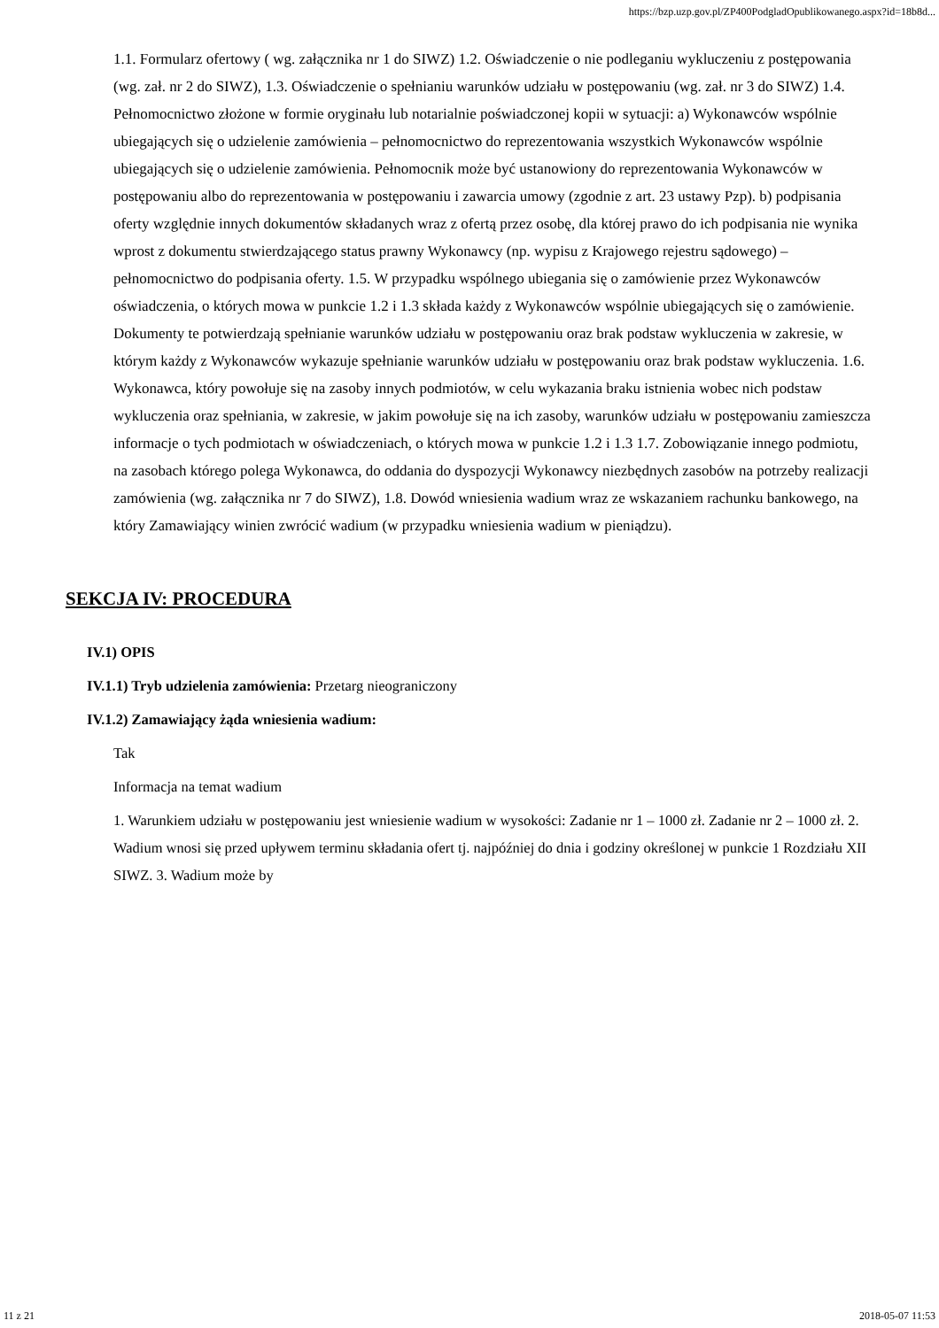https://bzp.uzp.gov.pl/ZP400PodgladOpublikowanego.aspx?id=18b8d...
1.1. Formularz ofertowy ( wg. załącznika nr 1 do SIWZ) 1.2. Oświadczenie o nie podleganiu wykluczeniu z postępowania (wg. zał. nr 2 do SIWZ), 1.3. Oświadczenie o spełnianiu warunków udziału w postępowaniu (wg. zał. nr 3 do SIWZ) 1.4. Pełnomocnictwo złożone w formie oryginału lub notarialnie poświadczonej kopii w sytuacji: a) Wykonawców wspólnie ubiegających się o udzielenie zamówienia – pełnomocnictwo do reprezentowania wszystkich Wykonawców wspólnie ubiegających się o udzielenie zamówienia. Pełnomocnik może być ustanowiony do reprezentowania Wykonawców w postępowaniu albo do reprezentowania w postępowaniu i zawarcia umowy (zgodnie z art. 23 ustawy Pzp). b) podpisania oferty względnie innych dokumentów składanych wraz z ofertą przez osobę, dla której prawo do ich podpisania nie wynika wprost z dokumentu stwierdzającego status prawny Wykonawcy (np. wypisu z Krajowego rejestru sądowego) – pełnomocnictwo do podpisania oferty. 1.5. W przypadku wspólnego ubiegania się o zamówienie przez Wykonawców oświadczenia, o których mowa w punkcie 1.2 i 1.3 składa każdy z Wykonawców wspólnie ubiegających się o zamówienie. Dokumenty te potwierdzają spełnianie warunków udziału w postępowaniu oraz brak podstaw wykluczenia w zakresie, w którym każdy z Wykonawców wykazuje spełnianie warunków udziału w postępowaniu oraz brak podstaw wykluczenia. 1.6. Wykonawca, który powołuje się na zasoby innych podmiotów, w celu wykazania braku istnienia wobec nich podstaw wykluczenia oraz spełniania, w zakresie, w jakim powołuje się na ich zasoby, warunków udziału w postępowaniu zamieszcza informacje o tych podmiotach w oświadczeniach, o których mowa w punkcie 1.2 i 1.3 1.7. Zobowiązanie innego podmiotu, na zasobach którego polega Wykonawca, do oddania do dyspozycji Wykonawcy niezbędnych zasobów na potrzeby realizacji zamówienia (wg. załącznika nr 7 do SIWZ), 1.8. Dowód wniesienia wadium wraz ze wskazaniem rachunku bankowego, na który Zamawiający winien zwrócić wadium (w przypadku wniesienia wadium w pieniądzu).
SEKCJA IV: PROCEDURA
IV.1) OPIS
IV.1.1) Tryb udzielenia zamówienia: Przetarg nieograniczony
IV.1.2) Zamawiający żąda wniesienia wadium:
Tak
Informacja na temat wadium
1. Warunkiem udziału w postępowaniu jest wniesienie wadium w wysokości: Zadanie nr 1 – 1000 zł. Zadanie nr 2 – 1000 zł. 2. Wadium wnosi się przed upływem terminu składania ofert tj. najpóźniej do dnia i godziny określonej w punkcie 1 Rozdziału XII SIWZ. 3. Wadium może by
11 z 21 2018-05-07 11:53